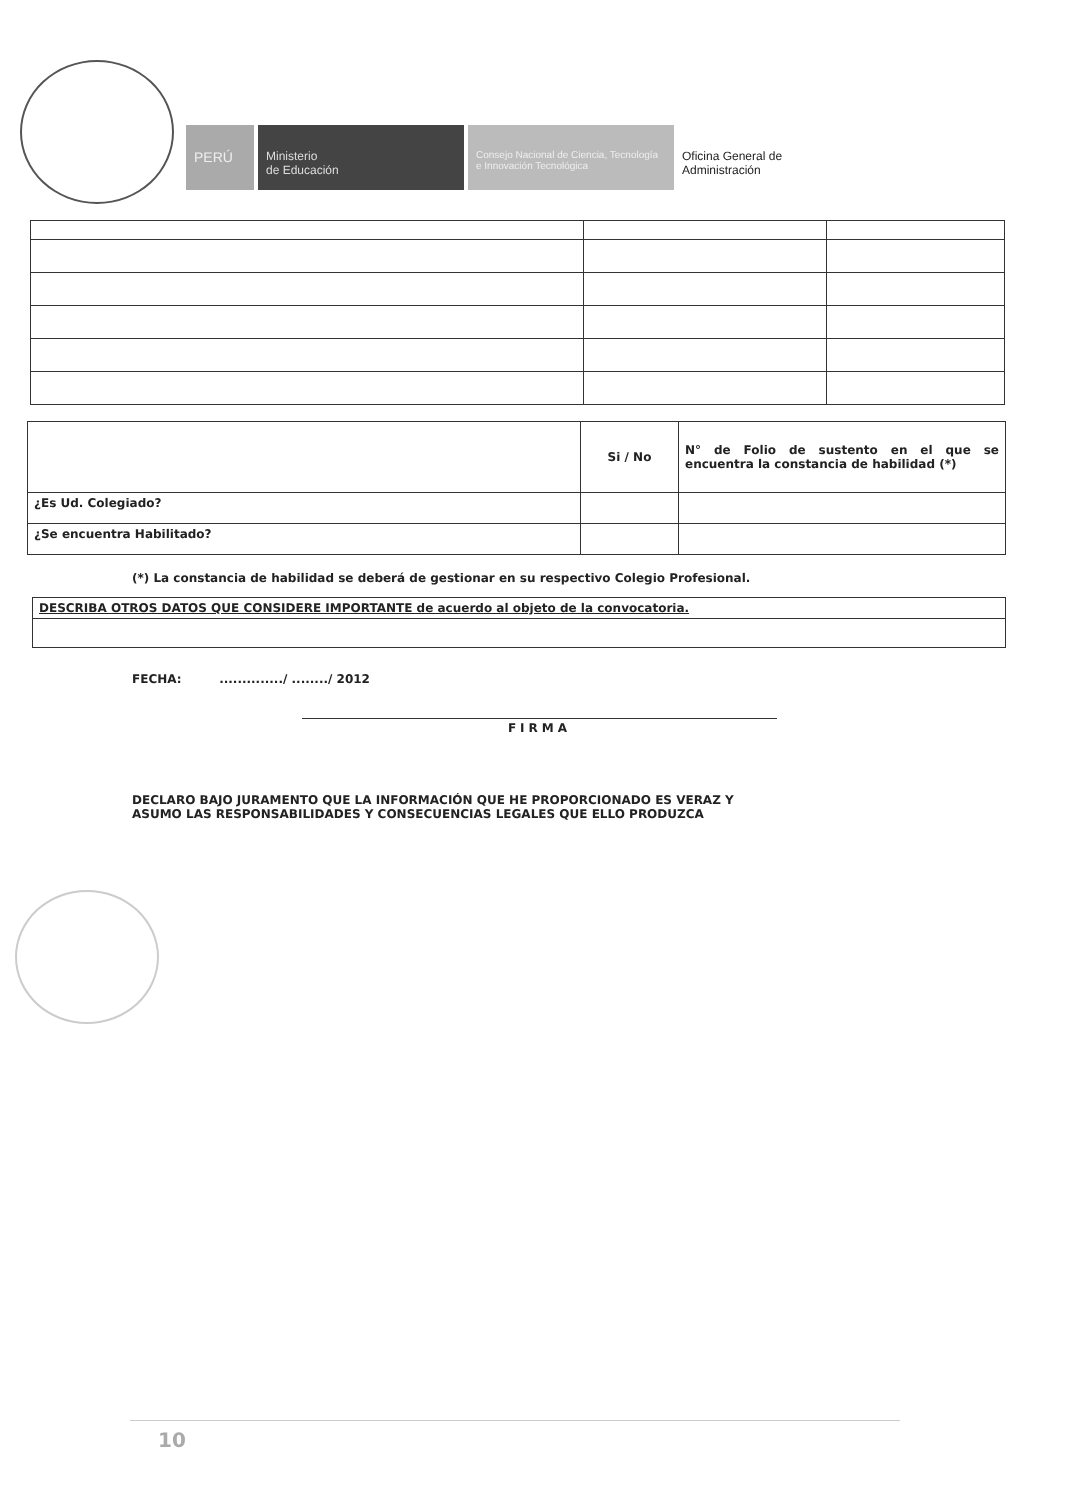PERÚ Ministerio
de Educación
Consejo Nacional de Ciencia, Tecnología e Innovación Tecnológica
Oficina General de
Administración
| | Si / No | N° de Folio de sustento en el que se encuentra la constancia de habilidad (*) |
| ¿Es Ud. Colegiado? | | |
| ¿Se encuentra Habilitado? | | |
(*) La constancia de habilidad se deberá de gestionar en su respectivo Colegio Profesional.
| DESCRIBA OTROS DATOS QUE CONSIDERE IMPORTANTE de acuerdo al objeto de la convocatoria. |
FECHA: ............../ ......../ 2012
FIRMA
DECLARO BAJO JURAMENTO QUE LA INFORMACIÓN QUE HE PROPORCIONADO ES VERAZ Y
ASUMO LAS RESPONSABILIDADES Y CONSECUENCIAS LEGALES QUE ELLO PRODUZCA
10